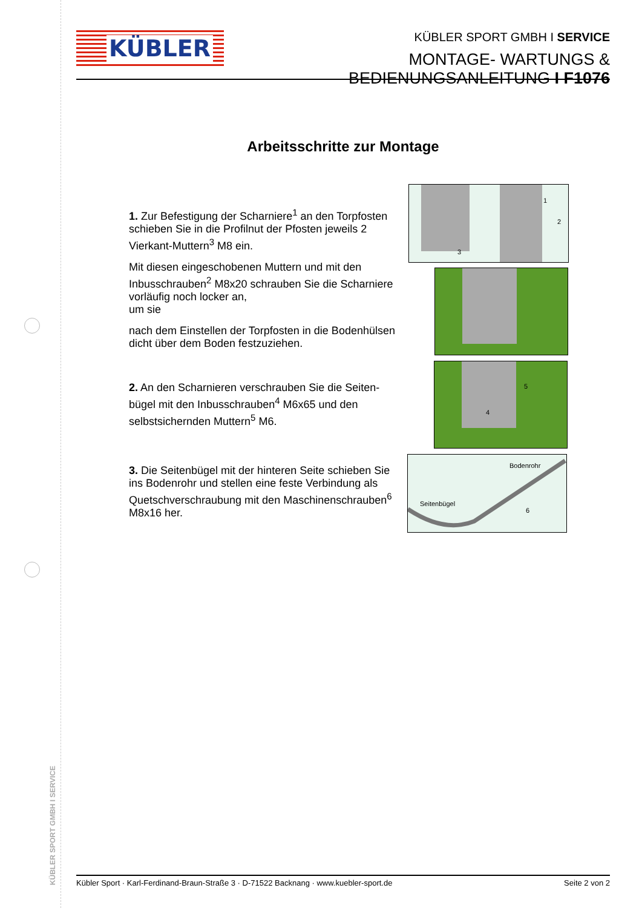KÜBLER SPORT GMBH I SERVICE
KÜBLER
KÜBLER SPORT GMBH I SERVICE
MONTAGE- WARTUNGS & BEDIENUNGSANLEITUNG I F1076
Arbeitsschritte zur Montage
1. Zur Befestigung der Scharniere<sup>1</sup> an den Torpfosten schieben Sie in die Profilnut der Pfosten jeweils 2 Vierkant-Muttern<sup>3</sup> M8 ein.
Mit diesen eingeschobenen Muttern und mit den Inbusschrauben<sup>2</sup> M8x20 schrauben Sie die Scharniere vorläufig noch locker an,
um sie
nach dem Einstellen der Torpfosten in die Bodenhülsen dicht über dem Boden festzuziehen.
2. An den Scharnieren verschrauben Sie die Seiten-bügel mit den Inbusschrauben<sup>4</sup> M6x65 und den selbstsichernden Muttern<sup>5</sup> M6.
3. Die Seitenbügel mit der hinteren Seite schieben Sie ins Bodenrohr und stellen eine feste Verbindung als Quetschverschraubung mit den Maschinenschrauben<sup>6</sup> M8x16 her.
1
2
3
5
4
Bodenrohr
Seitenbügel
6
Kübler Sport · Karl-Ferdinand-Braun-Straße 3 · D-71522 Backnang · www.kuebler-sport.de Seite 2 von 2